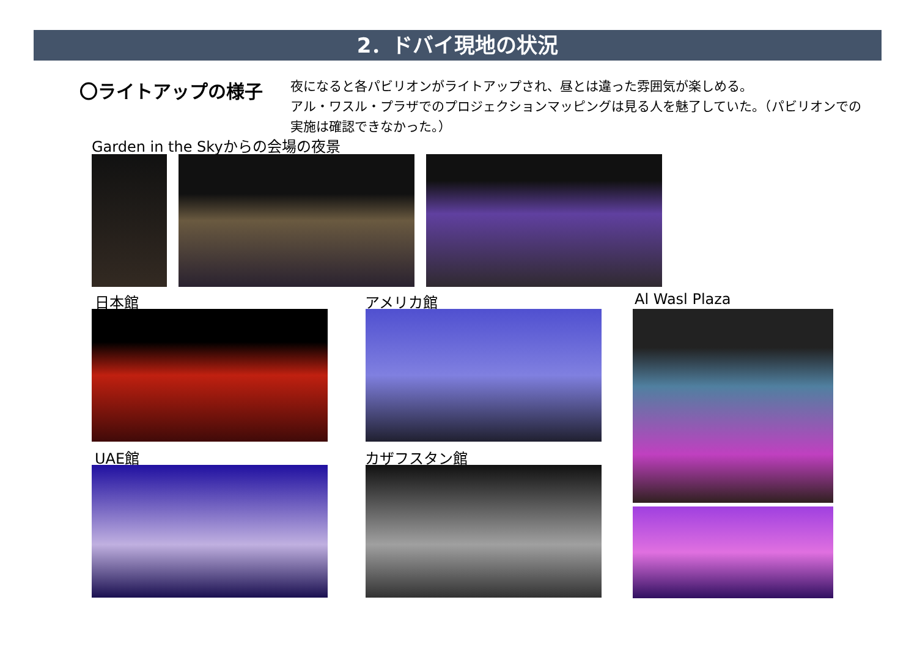2．ドバイ現地の状況
〇ライトアップの様子
夜になると各パビリオンがライトアップされ、昼とは違った雰囲気が楽しめる。
アル・ワスル・プラザでのプロジェクションマッピングは見る人を魅了していた。（パビリオンでの実施は確認できなかった。）
Garden in the Skyからの会場の夜景
日本館 アメリカ館 Al Wasl Plaza
UAE館 カザフスタン館